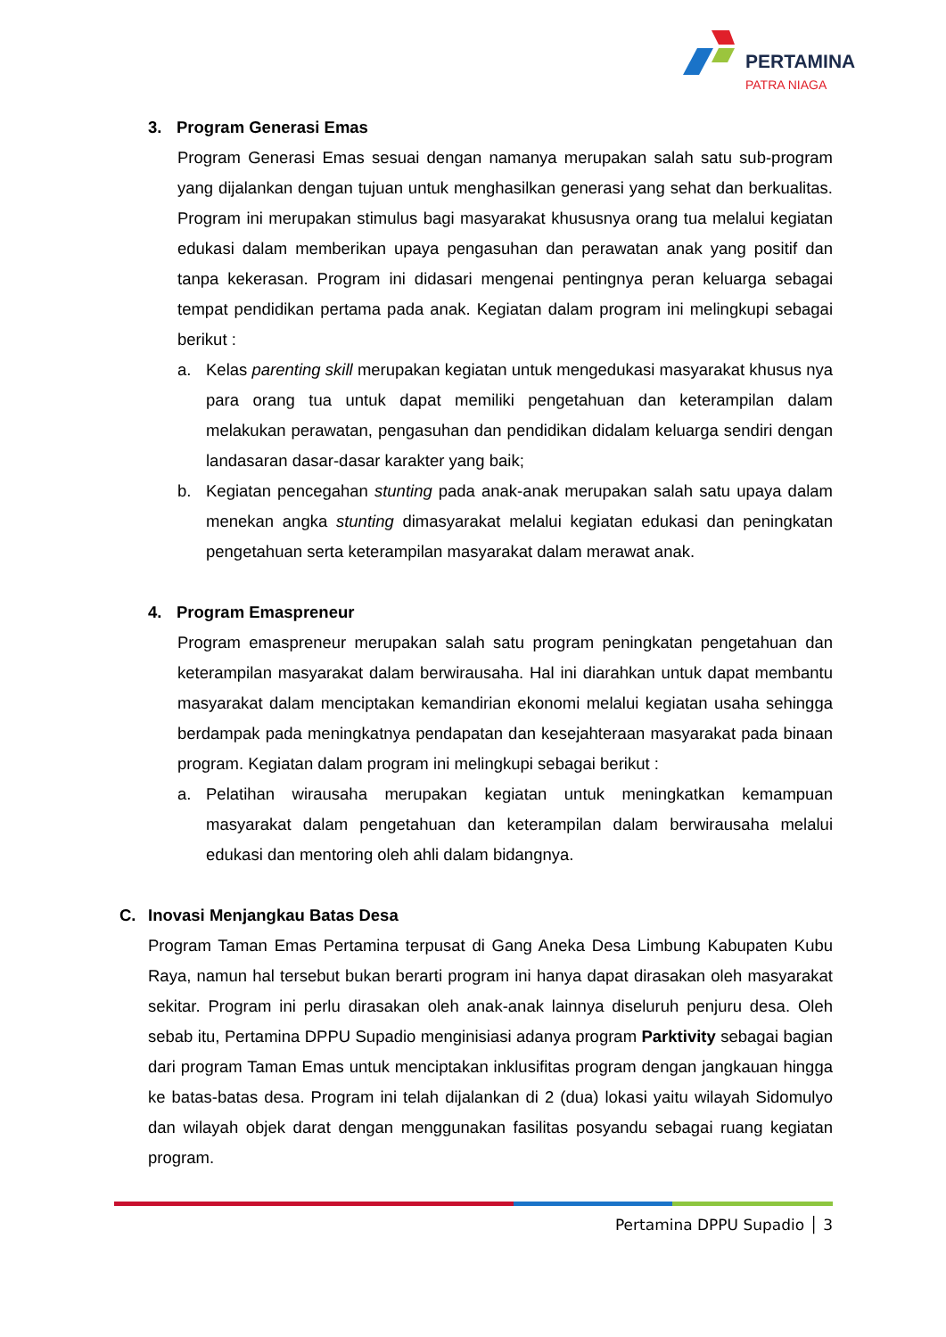PERTAMINA
PATRA NIAGA
3. Program Generasi Emas
Program Generasi Emas sesuai dengan namanya merupakan salah satu sub-program yang dijalankan dengan tujuan untuk menghasilkan generasi yang sehat dan berkualitas. Program ini merupakan stimulus bagi masyarakat khususnya orang tua melalui kegiatan edukasi dalam memberikan upaya pengasuhan dan perawatan anak yang positif dan tanpa kekerasan. Program ini didasari mengenai pentingnya peran keluarga sebagai tempat pendidikan pertama pada anak. Kegiatan dalam program ini melingkupi sebagai berikut :
a. Kelas parenting skill merupakan kegiatan untuk mengedukasi masyarakat khusus nya para orang tua untuk dapat memiliki pengetahuan dan keterampilan dalam melakukan perawatan, pengasuhan dan pendidikan didalam keluarga sendiri dengan landasaran dasar-dasar karakter yang baik;
b. Kegiatan pencegahan stunting pada anak-anak merupakan salah satu upaya dalam menekan angka stunting dimasyarakat melalui kegiatan edukasi dan peningkatan pengetahuan serta keterampilan masyarakat dalam merawat anak.
4. Program Emaspreneur
Program emaspreneur merupakan salah satu program peningkatan pengetahuan dan keterampilan masyarakat dalam berwirausaha. Hal ini diarahkan untuk dapat membantu masyarakat dalam menciptakan kemandirian ekonomi melalui kegiatan usaha sehingga berdampak pada meningkatnya pendapatan dan kesejahteraan masyarakat pada binaan program. Kegiatan dalam program ini melingkupi sebagai berikut :
a. Pelatihan wirausaha merupakan kegiatan untuk meningkatkan kemampuan masyarakat dalam pengetahuan dan keterampilan dalam berwirausaha melalui edukasi dan mentoring oleh ahli dalam bidangnya.
C. Inovasi Menjangkau Batas Desa
Program Taman Emas Pertamina terpusat di Gang Aneka Desa Limbung Kabupaten Kubu Raya, namun hal tersebut bukan berarti program ini hanya dapat dirasakan oleh masyarakat sekitar. Program ini perlu dirasakan oleh anak-anak lainnya diseluruh penjuru desa. Oleh sebab itu, Pertamina DPPU Supadio menginisiasi adanya program Parktivity sebagai bagian dari program Taman Emas untuk menciptakan inklusifitas program dengan jangkauan hingga ke batas-batas desa. Program ini telah dijalankan di 2 (dua) lokasi yaitu wilayah Sidomulyo dan wilayah objek darat dengan menggunakan fasilitas posyandu sebagai ruang kegiatan program.
Pertamina DPPU Supadio │ 3